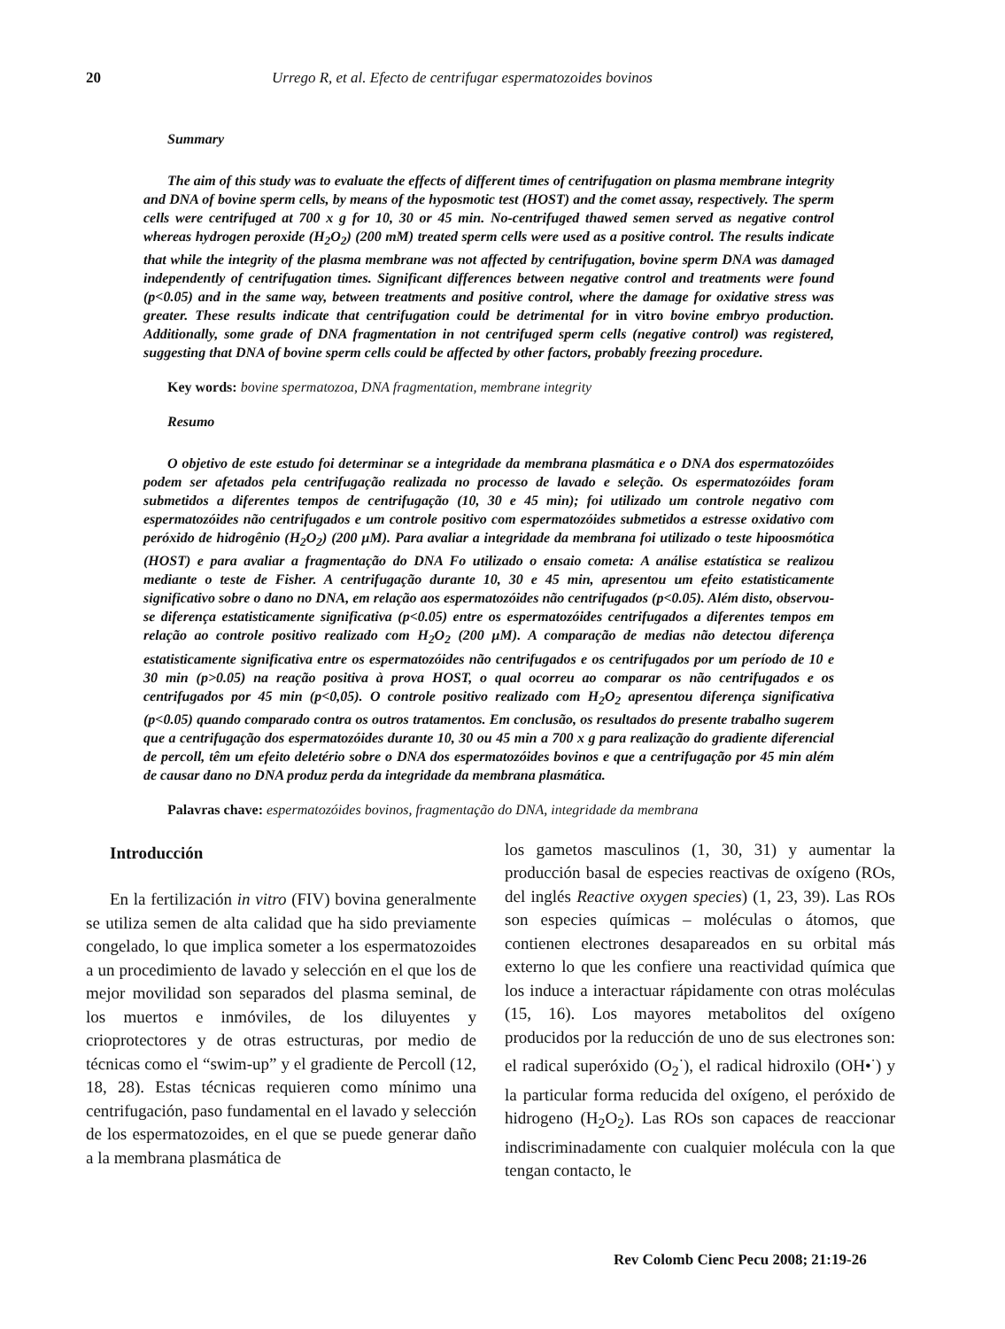20 Urrego R, et al. Efecto de centrifugar espermatozoides bovinos
Summary
The aim of this study was to evaluate the effects of different times of centrifugation on plasma membrane integrity and DNA of bovine sperm cells, by means of the hyposmotic test (HOST) and the comet assay, respectively. The sperm cells were centrifuged at 700 x g for 10, 30 or 45 min. No-centrifuged thawed semen served as negative control whereas hydrogen peroxide (H<sub>2</sub>O<sub>2</sub>) (200 mM) treated sperm cells were used as a positive control. The results indicate that while the integrity of the plasma membrane was not affected by centrifugation, bovine sperm DNA was damaged independently of centrifugation times. Significant differences between negative control and treatments were found (p<0.05) and in the same way, between treatments and positive control, where the damage for oxidative stress was greater. These results indicate that centrifugation could be detrimental for in vitro bovine embryo production. Additionally, some grade of DNA fragmentation in not centrifuged sperm cells (negative control) was registered, suggesting that DNA of bovine sperm cells could be affected by other factors, probably freezing procedure.
Key words: bovine spermatozoa, DNA fragmentation, membrane integrity
Resumo
O objetivo de este estudo foi determinar se a integridade da membrana plasmática e o DNA dos espermatozóides podem ser afetados pela centrifugação realizada no processo de lavado e seleção. Os espermatozóides foram submetidos a diferentes tempos de centrifugação (10, 30 e 45 min); foi utilizado um controle negativo com espermatozóides não centrifugados e um controle positivo com espermatozóides submetidos a estresse oxidativo com peróxido de hidrogênio (H<sub>2</sub>O<sub>2</sub>) (200 µM). Para avaliar a integridade da membrana foi utilizado o teste hipoosmótica (HOST) e para avaliar a fragmentação do DNA Fo utilizado o ensaio cometa: A análise estatística se realizou mediante o teste de Fisher. A centrifugação durante 10, 30 e 45 min, apresentou um efeito estatisticamente significativo sobre o dano no DNA, em relação aos espermatozóides não centrifugados (p<0.05). Além disto, observou-se diferença estatisticamente significativa (p<0.05) entre os espermatozóides centrifugados a diferentes tempos em relação ao controle positivo realizado com H<sub>2</sub>O<sub>2</sub> (200 µM). A comparação de medias não detectou diferença estatisticamente significativa entre os espermatozóides não centrifugados e os centrifugados por um período de 10 e 30 min (p>0.05) na reação positiva à prova HOST, o qual ocorreu ao comparar os não centrifugados e os centrifugados por 45 min (p<0,05). O controle positivo realizado com H<sub>2</sub>O<sub>2</sub> apresentou diferença significativa (p<0.05) quando comparado contra os outros tratamentos. Em conclusão, os resultados do presente trabalho sugerem que a centrifugação dos espermatozóides durante 10, 30 ou 45 min a 700 x g para realização do gradiente diferencial de percoll, têm um efeito deletério sobre o DNA dos espermatozóides bovinos e que a centrifugação por 45 min além de causar dano no DNA produz perda da integridade da membrana plasmática.
Palavras chave: espermatozóides bovinos, fragmentação do DNA, integridade da membrana
Introducción
En la fertilización in vitro (FIV) bovina generalmente se utiliza semen de alta calidad que ha sido previamente congelado, lo que implica someter a los espermatozoides a un procedimiento de lavado y selección en el que los de mejor movilidad son separados del plasma seminal, de los muertos e inmóviles, de los diluyentes y crioprotectores y de otras estructuras, por medio de técnicas como el “swim-up” y el gradiente de Percoll (12, 18, 28). Estas técnicas requieren como mínimo una centrifugación, paso fundamental en el lavado y selección de los espermatozoides, en el que se puede generar daño a la membrana plasmática de
los gametos masculinos (1, 30, 31) y aumentar la producción basal de especies reactivas de oxígeno (ROs, del inglés Reactive oxygen species) (1, 23, 39). Las ROs son especies químicas – moléculas o átomos, que contienen electrones desapareados en su orbital más externo lo que les confiere una reactividad química que los induce a interactuar rápidamente con otras moléculas (15, 16). Los mayores metabolitos del oxígeno producidos por la reducción de uno de sus electrones son: el radical superóxido (O<sub>2</sub><sup>·</sup>), el radical hidroxilo (OH•<sup>·</sup>) y la particular forma reducida del oxígeno, el peróxido de hidrogeno (H<sub>2</sub>O<sub>2</sub>). Las ROs son capaces de reaccionar indiscriminadamente con cualquier molécula con la que tengan contacto, le
Rev Colomb Cienc Pecu 2008; 21:19-26